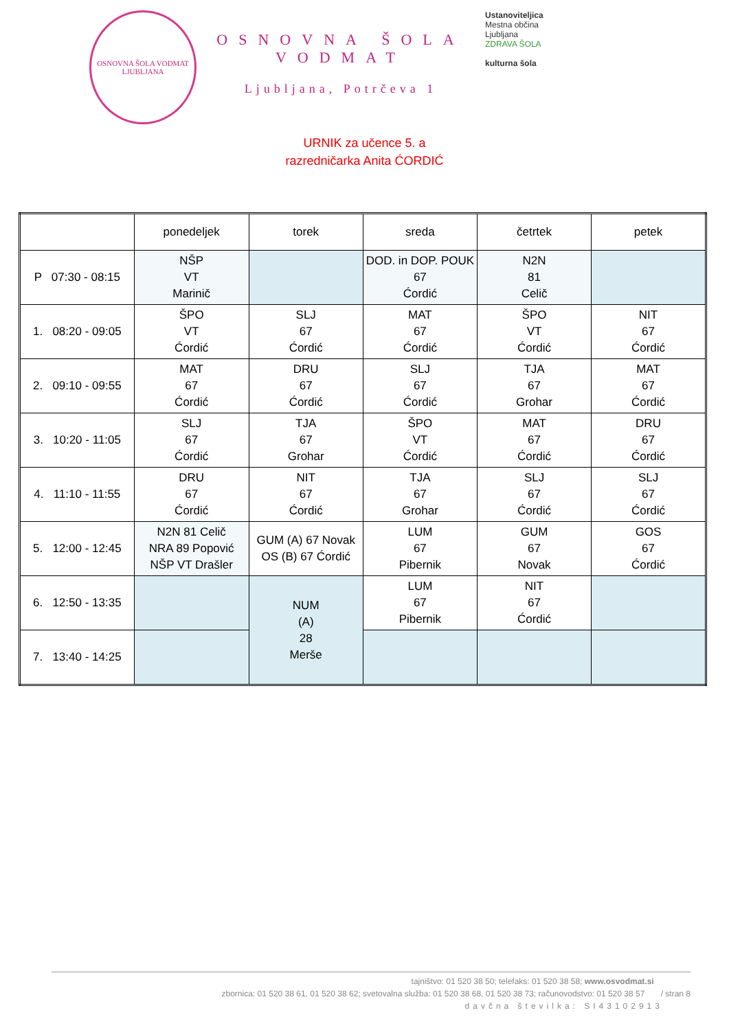OSNOVNA ŠOLA VODMAT
LJUBLJANA
OSNOVNA ŠOLA VODMAT
Ljubljana, Potrčeva 1
Ustanoviteljica
Mestna občina
Ljubljana
ZDRAVA ŠOLA
kulturna šola
URNIK za učence 5. a
razredničarka Anita ĆORDIĆ
| | ponedeljek | torek | sreda | četrtek | petek |
| --- | --- | --- | --- | --- | --- |
| P 07:30 - 08:15 | NŠP VT Marinič | | DOD. in DOP. POUK 67 Ćordić | N2N 81 Celič | |
| 1. 08:20 - 09:05 | ŠPO VT Ćordić | SLJ 67 Ćordić | MAT 67 Ćordić | ŠPO VT Ćordić | NIT 67 Ćordić |
| 2. 09:10 - 09:55 | MAT 67 Ćordić | DRU 67 Ćordić | SLJ 67 Ćordić | TJA 67 Grohar | MAT 67 Ćordić |
| 3. 10:20 - 11:05 | SLJ 67 Ćordić | TJA 67 Grohar | ŠPO VT Ćordić | MAT 67 Ćordić | DRU 67 Ćordić |
| 4. 11:10 - 11:55 | DRU 67 Ćordić | NIT 67 Ćordić | TJA 67 Grohar | SLJ 67 Ćordić | SLJ 67 Ćordić |
| 5. 12:00 - 12:45 | N2N 81 Celič NRA 89 Popović NŠP VT Drašler | GUM (A) 67 Novak OS (B) 67 Ćordić | LUM 67 Pibernik | GUM 67 Novak | GOS 67 Ćordić |
| 6. 12:50 - 13:35 | | NUM (A) 28 Merše | LUM 67 Pibernik | NIT 67 Ćordić | |
| 7. 13:40 - 14:25 | | | | | |
tajništvo: 01 520 38 50; telefaks: 01 520 38 58; www.osvodmat.si
zbornica: 01 520 38 61, 01 520 38 62; svetovalna služba: 01 520 38 68, 01 520 38 73; računovodstvo: 01 520 38 57 / stran 8
davčna številka: SI43102913